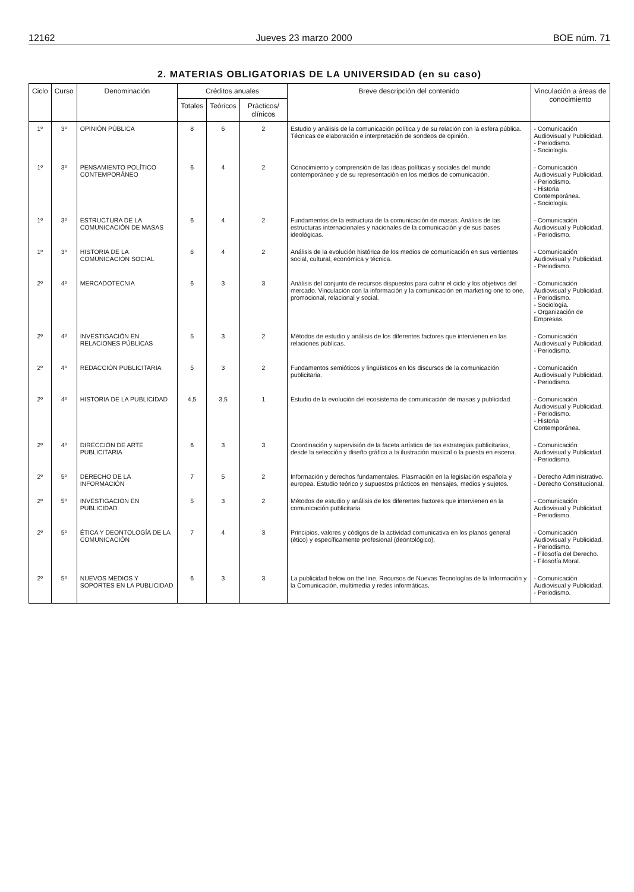12162 Jueves 23 marzo 2000 BOE núm. 71
2. MATERIAS OBLIGATORIAS DE LA UNIVERSIDAD (en su caso)
| Ciclo | Curso | Denominación | Créditos anuales | | | Breve descripción del contenido | Vinculación a áreas de conocimiento |
| --- | --- | --- | --- | --- | --- | --- | --- |
| | | | Totales | Teóricos | Prácticos/ clínicos | | |
| 1º | 3º | OPINIÓN PÚBLICA | 8 | 6 | 2 | Estudio y análisis de la comunicación política y de su relación con la esfera pública. Técnicas de elaboración e interpretación de sondeos de opinión. | - Comunicación Audiovisual y Publicidad. - Periodismo. - Sociología. |
| 1º | 3º | PENSAMIENTO POLÍTICO CONTEMPORÁNEO | 6 | 4 | 2 | Conocimiento y comprensión de las ideas políticas y sociales del mundo contemporáneo y de su representación en los medios de comunicación. | - Comunicación Audiovisual y Publicidad. - Periodismo. - Historia Contemporánea. - Sociología. |
| 1º | 3º | ESTRUCTURA DE LA COMUNICACIÓN DE MASAS | 6 | 4 | 2 | Fundamentos de la estructura de la comunicación de masas. Análisis de las estructuras internacionales y nacionales de la comunicación y de sus bases ideológicas. | - Comunicación Audiovisual y Publicidad. - Periodismo. |
| 1º | 3º | HISTORIA DE LA COMUNICACIÓN SOCIAL | 6 | 4 | 2 | Análisis de la evolución histórica de los medios de comunicación en sus vertientes social, cultural, económica y técnica. | - Comunicación Audiovisual y Publicidad. - Periodismo. |
| 2º | 4º | MERCADOTECNIA | 6 | 3 | 3 | Análisis del conjunto de recursos dispuestos para cubrir el ciclo y los objetivos del mercado. Vinculación con la información y la comunicación en marketing one to one, promocional, relacional y social. | - Comunicación Audiovisual y Publicidad. - Periodismo. - Sociología. - Organización de Empresas. |
| 2º | 4º | INVESTIGACIÓN EN RELACIONES PÚBLICAS | 5 | 3 | 2 | Métodos de estudio y análisis de los diferentes factores que intervienen en las relaciones públicas. | - Comunicación Audiovisual y Publicidad. - Periodismo. |
| 2º | 4º | REDACCIÓN PUBLICITARIA | 5 | 3 | 2 | Fundamentos semióticos y lingüísticos en los discursos de la comunicación publicitaria. | - Comunicación Audiovisual y Publicidad. - Periodismo. |
| 2º | 4º | HISTORIA DE LA PUBLICIDAD | 4,5 | 3,5 | 1 | Estudio de la evolución del ecosistema de comunicación de masas y publicidad. | - Comunicación Audiovisual y Publicidad. - Periodismo. - Historia Contemporánea. |
| 2º | 4º | DIRECCIÓN DE ARTE PUBLICITARIA | 6 | 3 | 3 | Coordinación y supervisión de la faceta artística de las estrategias publicitarias, desde la selección y diseño gráfico a la ilustración musical o la puesta en escena. | - Comunicación Audiovisual y Publicidad. - Periodismo. |
| 2º | 5º | DERECHO DE LA INFORMACIÓN | 7 | 5 | 2 | Información y derechos fundamentales. Plasmación en la legislación española y europea. Estudio teórico y supuestos prácticos en mensajes, medios y sujetos. | - Derecho Administrativo. - Derecho Constitucional. |
| 2º | 5º | INVESTIGACIÓN EN PUBLICIDAD | 5 | 3 | 2 | Métodos de estudio y análisis de los diferentes factores que intervienen en la comunicación publicitaria. | - Comunicación Audiovisual y Publicidad. - Periodismo. |
| 2º | 5º | ÉTICA Y DEONTOLOGÍA DE LA COMUNICACIÓN | 7 | 4 | 3 | Principios, valores y códigos de la actividad comunicativa en los planos general (ético) y específicamente profesional (deontológico). | - Comunicación Audiovisual y Publicidad. - Periodismo. - Filosofía del Derecho. - Filosofía Moral. |
| 2º | 5º | NUEVOS MEDIOS Y SOPORTES EN LA PUBLICIDAD | 6 | 3 | 3 | La publicidad below on the line. Recursos de Nuevas Tecnologías de la Información y la Comunicación, multimedia y redes informáticas. | - Comunicación Audiovisual y Publicidad. - Periodismo. |